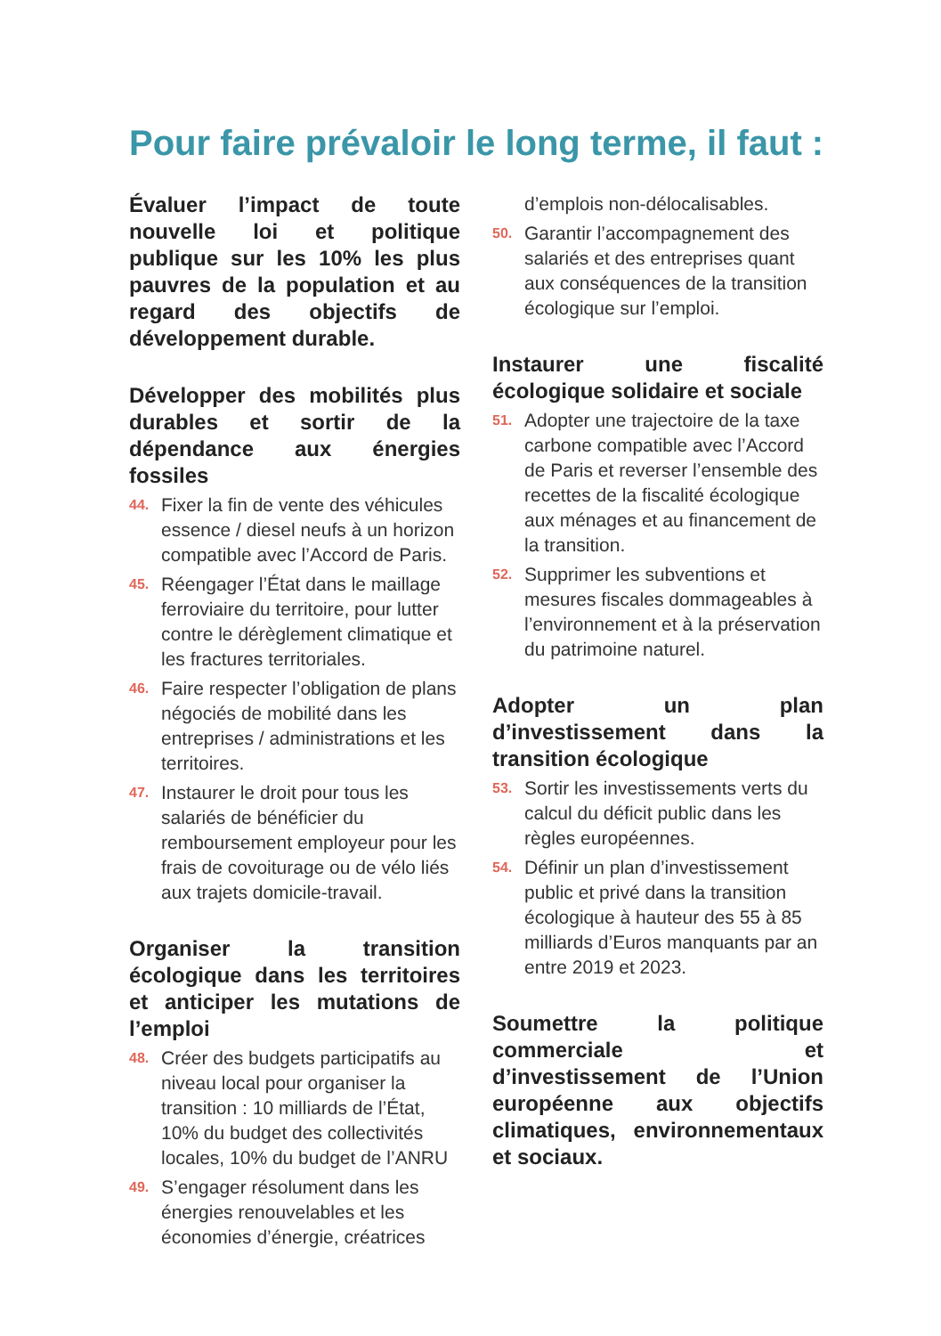Pour faire prévaloir le long terme, il faut :
Évaluer l’impact de toute nouvelle loi et politique publique sur les 10% les plus pauvres de la population et au regard des objectifs de développement durable.
Développer des mobilités plus durables et sortir de la dépendance aux énergies fossiles
44. Fixer la fin de vente des véhicules essence / diesel neufs à un horizon compatible avec l’Accord de Paris.
45. Réengager l’État dans le maillage ferroviaire du territoire, pour lutter contre le dérèglement climatique et les fractures territoriales.
46. Faire respecter l’obligation de plans négociés de mobilité dans les entreprises / administrations et les territoires.
47. Instaurer le droit pour tous les salariés de bénéficier du remboursement employeur pour les frais de covoiturage ou de vélo liés aux trajets domicile-travail.
Organiser la transition écologique dans les territoires et anticiper les mutations de l’emploi
48. Créer des budgets participatifs au niveau local pour organiser la transition : 10 milliards de l’État, 10% du budget des collectivités locales, 10% du budget de l’ANRU
49. S’engager résolument dans les énergies renouvelables et les économies d’énergie, créatrices
d’emplois non-délocalisables.
50. Garantir l’accompagnement des salariés et des entreprises quant aux conséquences de la transition écologique sur l’emploi.
Instaurer une fiscalité écologique solidaire et sociale
51. Adopter une trajectoire de la taxe carbone compatible avec l’Accord de Paris et reverser l’ensemble des recettes de la fiscalité écologique aux ménages et au financement de la transition.
52. Supprimer les subventions et mesures fiscales dommageables à l’environnement et à la préservation du patrimoine naturel.
Adopter un plan d’investissement dans la transition écologique
53. Sortir les investissements verts du calcul du déficit public dans les règles européennes.
54. Définir un plan d’investissement public et privé dans la transition écologique à hauteur des 55 à 85 milliards d’Euros manquants par an entre 2019 et 2023.
Soumettre la politique commerciale et d’investissement de l’Union européenne aux objectifs climatiques, environnementaux et sociaux.